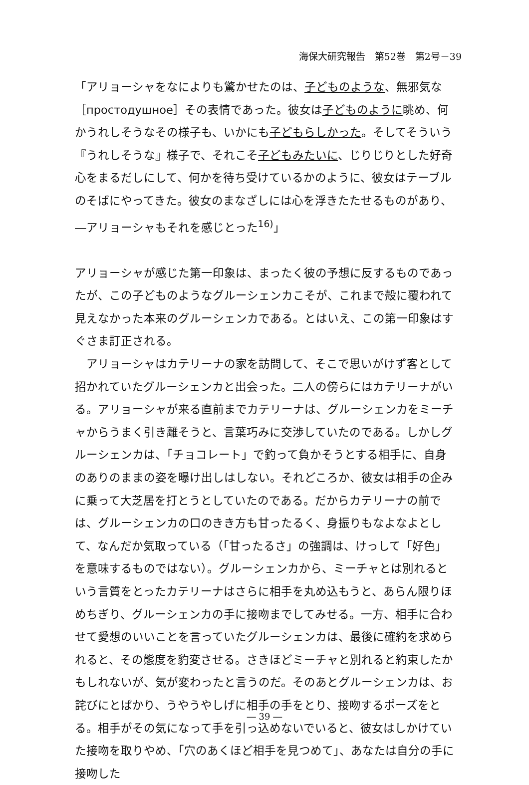海保大研究報告　第52巻　第2号－39
「アリョーシャをなによりも驚かせたのは、子どものような、無邪気な［простодушное］その表情であった。彼女は子どものように眺め、何かうれしそうなその様子も、いかにも子どもらしかった。そしてそういう『うれしそうな』様子で、それこそ子どもみたいに、じりじりとした好奇心をまるだしにして、何かを待ち受けているかのように、彼女はテーブルのそばにやってきた。彼女のまなざしには心を浮きたたせるものがあり、―アリョーシャもそれを感じとった<sup>16)</sup>」
アリョーシャが感じた第一印象は、まったく彼の予想に反するものであったが、この子どものようなグルーシェンカこそが、これまで殻に覆われて見えなかった本来のグルーシェンカである。とはいえ、この第一印象はすぐさま訂正される。
アリョーシャはカテリーナの家を訪問して、そこで思いがけず客として招かれていたグルーシェンカと出会った。二人の傍らにはカテリーナがいる。アリョーシャが来る直前までカテリーナは、グルーシェンカをミーチャからうまく引き離そうと、言葉巧みに交渉していたのである。しかしグルーシェンカは、「チョコレート」で釣って負かそうとする相手に、自身のありのままの姿を曝け出しはしない。それどころか、彼女は相手の企みに乗って大芝居を打とうとしていたのである。だからカテリーナの前では、グルーシェンカの口のきき方も甘ったるく、身振りもなよなよとして、なんだか気取っている（「甘ったるさ」の強調は、けっして「好色」を意味するものではない）。グルーシェンカから、ミーチャとは別れるという言質をとったカテリーナはさらに相手を丸め込もうと、あらん限りほめちぎり、グルーシェンカの手に接吻までしてみせる。一方、相手に合わせて愛想のいいことを言っていたグルーシェンカは、最後に確約を求められると、その態度を豹変させる。さきほどミーチャと別れると約束したかもしれないが、気が変わったと言うのだ。そのあとグルーシェンカは、お詫びにとばかり、うやうやしげに相手の手をとり、接吻するポーズをとる。相手がその気になって手を引っ込めないでいると、彼女はしかけていた接吻を取りやめ、「穴のあくほど相手を見つめて」、あなたは自分の手に接吻した
― 39 ―